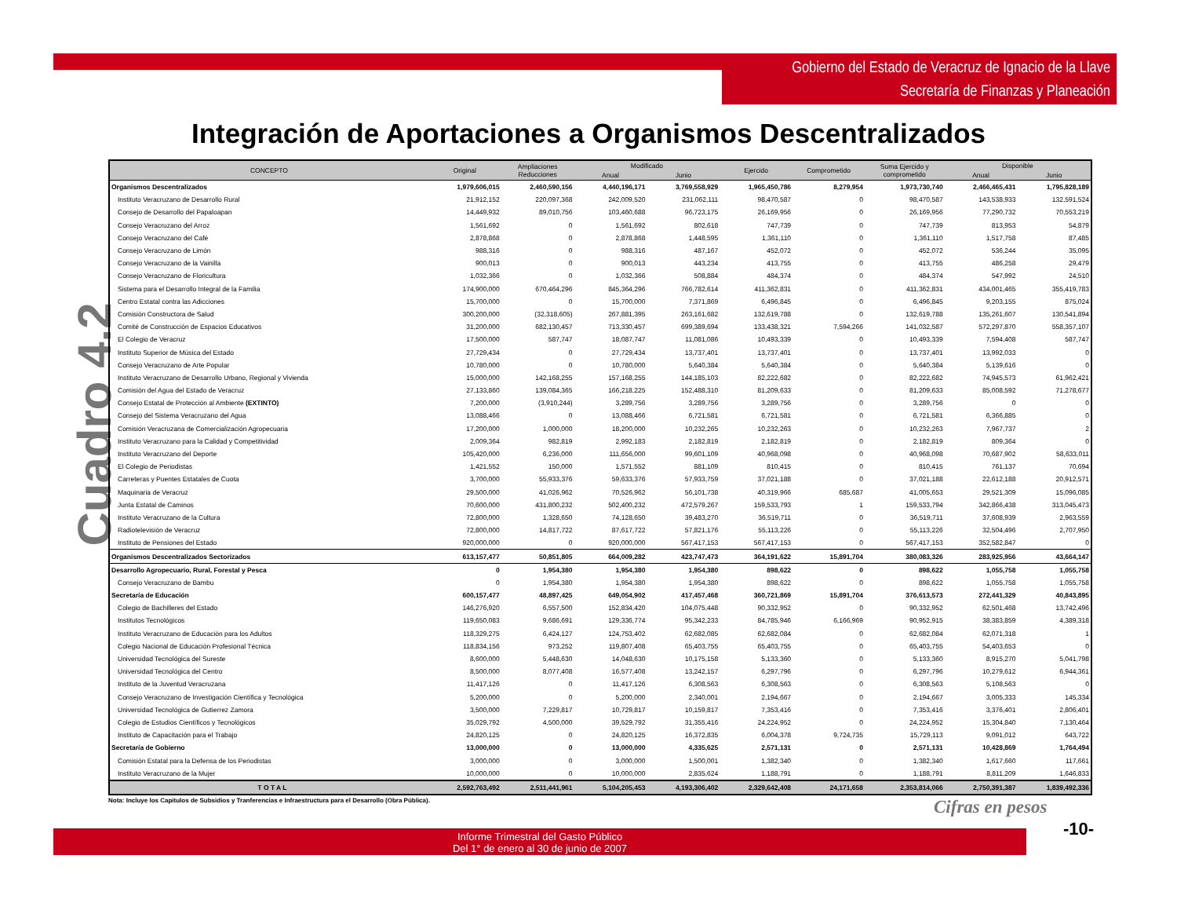Gobierno del Estado de Veracruz de Ignacio de la Llave
Secretaría de Finanzas y Planeación
Integración de Aportaciones a Organismos Descentralizados
Cuadro 4.2
| CONCEPTO | Original | Ampliaciones Reducciones | Modificado | | Ejercido | Comprometido | Suma Ejercido y comprometido | Disponible | |
| --- | --- | --- | --- | --- | --- | --- | --- | --- | --- |
| | | | Anual | Junio | | | | Anual | Junio |
| Organismos Descentralizados | 1,979,606,015 | 2,460,590,156 | 4,440,196,171 | 3,769,558,929 | 1,965,450,786 | 8,279,954 | 1,973,730,740 | 2,466,465,431 | 1,795,828,189 |
| Instituto Veracruzano de Desarrollo Rural | 21,912,152 | 220,097,368 | 242,009,520 | 231,062,111 | 98,470,587 | 0 | 98,470,587 | 143,538,933 | 132,591,524 |
| Consejo de Desarrollo del Papaloapan | 14,449,932 | 89,010,756 | 103,460,688 | 96,723,175 | 26,169,956 | 0 | 26,169,956 | 77,290,732 | 70,553,219 |
| Consejo Veracruzano del Arroz | 1,561,692 | 0 | 1,561,692 | 802,618 | 747,739 | 0 | 747,739 | 813,953 | 54,879 |
| Consejo Veracruzano del Café | 2,878,868 | 0 | 2,878,868 | 1,448,595 | 1,361,110 | 0 | 1,361,110 | 1,517,758 | 87,485 |
| Consejo Veracruzano de Limón | 988,316 | 0 | 988,316 | 487,167 | 452,072 | 0 | 452,072 | 536,244 | 35,095 |
| Consejo Veracruzano de la Vainilla | 900,013 | 0 | 900,013 | 443,234 | 413,755 | 0 | 413,755 | 486,258 | 29,479 |
| Consejo Veracruzano de Floricultura | 1,032,366 | 0 | 1,032,366 | 508,884 | 484,374 | 0 | 484,374 | 547,992 | 24,510 |
| Sistema para el Desarrollo Integral de la Familia | 174,900,000 | 670,464,296 | 845,364,296 | 766,782,614 | 411,362,831 | 0 | 411,362,831 | 434,001,465 | 355,419,783 |
| Centro Estatal contra las Adicciones | 15,700,000 | 0 | 15,700,000 | 7,371,869 | 6,496,845 | 0 | 6,496,845 | 9,203,155 | 875,024 |
| Comisión Constructora de Salud | 300,200,000 | (32,318,605) | 267,881,395 | 263,161,682 | 132,619,788 | 0 | 132,619,788 | 135,261,607 | 130,541,894 |
| Comité de Construcción de Espacios Educativos | 31,200,000 | 682,130,457 | 713,330,457 | 699,389,694 | 133,438,321 | 7,594,266 | 141,032,587 | 572,297,870 | 558,357,107 |
| El Colegio de Veracruz | 17,500,000 | 587,747 | 18,087,747 | 11,081,086 | 10,493,339 | 0 | 10,493,339 | 7,594,408 | 587,747 |
| Instituto Superior de Música del Estado | 27,729,434 | 0 | 27,729,434 | 13,737,401 | 13,737,401 | 0 | 13,737,401 | 13,992,033 | 0 |
| Consejo Veracruzano de Arte Popular | 10,780,000 | 0 | 10,780,000 | 5,640,384 | 5,640,384 | 0 | 5,640,384 | 5,139,616 | 0 |
| Instituto Veracruzano de Desarrollo Urbano, Regional y Vivienda | 15,000,000 | 142,168,255 | 157,168,255 | 144,185,103 | 82,222,682 | 0 | 82,222,682 | 74,945,573 | 61,962,421 |
| Comisión del Agua del Estado de Veracruz | 27,133,860 | 139,084,365 | 166,218,225 | 152,488,310 | 81,209,633 | 0 | 81,209,633 | 85,008,592 | 71,278,677 |
| Consejo Estatal de Protección al Ambiente (EXTINTO) | 7,200,000 | (3,910,244) | 3,289,756 | 3,289,756 | 3,289,756 | 0 | 3,289,756 | 0 | 0 |
| Consejo del Sistema Veracruzano del Agua | 13,088,466 | 0 | 13,088,466 | 6,721,581 | 6,721,581 | 0 | 6,721,581 | 6,366,885 | 0 |
| Comisión Veracruzana de Comercialización Agropecuaria | 17,200,000 | 1,000,000 | 18,200,000 | 10,232,265 | 10,232,263 | 0 | 10,232,263 | 7,967,737 | 2 |
| Instituto Veracruzano para la Calidad y Competitividad | 2,009,364 | 982,819 | 2,992,183 | 2,182,819 | 2,182,819 | 0 | 2,182,819 | 809,364 | 0 |
| Instituto Veracruzano del Deporte | 105,420,000 | 6,236,000 | 111,656,000 | 99,601,109 | 40,968,098 | 0 | 40,968,098 | 70,687,902 | 58,633,011 |
| El Colegio de Periodistas | 1,421,552 | 150,000 | 1,571,552 | 881,109 | 810,415 | 0 | 810,415 | 761,137 | 70,694 |
| Carreteras y Puentes Estatales de Cuota | 3,700,000 | 55,933,376 | 59,633,376 | 57,933,759 | 37,021,188 | 0 | 37,021,188 | 22,612,188 | 20,912,571 |
| Maquinaria de Veracruz | 29,500,000 | 41,026,962 | 70,526,962 | 56,101,738 | 40,319,966 | 685,687 | 41,005,653 | 29,521,309 | 15,096,085 |
| Junta Estatal de Caminos | 70,600,000 | 431,800,232 | 502,400,232 | 472,579,267 | 159,533,793 | 1 | 159,533,794 | 342,866,438 | 313,045,473 |
| Instituto Veracruzano de la Cultura | 72,800,000 | 1,328,650 | 74,128,650 | 39,483,270 | 36,519,711 | 0 | 36,519,711 | 37,608,939 | 2,963,559 |
| Radiotelevisión de Veracruz | 72,800,000 | 14,817,722 | 87,617,722 | 57,821,176 | 55,113,226 | 0 | 55,113,226 | 32,504,496 | 2,707,950 |
| Instituto de Pensiones del Estado | 920,000,000 | 0 | 920,000,000 | 567,417,153 | 567,417,153 | 0 | 567,417,153 | 352,582,847 | 0 |
| Organismos Descentralizados Sectorizados | 613,157,477 | 50,851,805 | 664,009,282 | 423,747,473 | 364,191,622 | 15,891,704 | 380,083,326 | 283,925,956 | 43,664,147 |
| Desarrollo Agropecuario, Rural, Forestal y Pesca | 0 | 1,954,380 | 1,954,380 | 1,954,380 | 898,622 | 0 | 898,622 | 1,055,758 | 1,055,758 |
| Consejo Veracruzano de Bambu | 0 | 1,954,380 | 1,954,380 | 1,954,380 | 898,622 | 0 | 898,622 | 1,055,758 | 1,055,758 |
| Secretaría de Educación | 600,157,477 | 48,897,425 | 649,054,902 | 417,457,468 | 360,721,869 | 15,891,704 | 376,613,573 | 272,441,329 | 40,843,895 |
| Colegio de Bachilleres del Estado | 146,276,920 | 6,557,500 | 152,834,420 | 104,075,448 | 90,332,952 | 0 | 90,332,952 | 62,501,468 | 13,742,496 |
| Institutos Tecnológicos | 119,650,083 | 9,686,691 | 129,336,774 | 95,342,233 | 84,785,946 | 6,166,969 | 90,952,915 | 38,383,859 | 4,389,318 |
| Instituto Veracruzano de Educación para los Adultos | 118,329,275 | 6,424,127 | 124,753,402 | 62,682,085 | 62,682,084 | 0 | 62,682,084 | 62,071,318 | 1 |
| Colegio Nacional de Educación Profesional Técnica | 118,834,156 | 973,252 | 119,807,408 | 65,403,755 | 65,403,755 | 0 | 65,403,755 | 54,403,653 | 0 |
| Universidad Tecnológica del Sureste | 8,600,000 | 5,448,630 | 14,048,630 | 10,175,158 | 5,133,360 | 0 | 5,133,360 | 8,915,270 | 5,041,798 |
| Universidad Tecnológica del Centro | 8,500,000 | 8,077,408 | 16,577,408 | 13,242,157 | 6,297,796 | 0 | 6,297,796 | 10,279,612 | 6,944,361 |
| Instituto de la Juventud Veracruzana | 11,417,126 | 0 | 11,417,126 | 6,308,563 | 6,308,563 | 0 | 6,308,563 | 5,108,563 | 0 |
| Consejo Veracruzano de Investigación Científica y Tecnológica | 5,200,000 | 0 | 5,200,000 | 2,340,001 | 2,194,667 | 0 | 2,194,667 | 3,005,333 | 145,334 |
| Universidad Tecnológica de Gutierrez Zamora | 3,500,000 | 7,229,817 | 10,729,817 | 10,159,817 | 7,353,416 | 0 | 7,353,416 | 3,376,401 | 2,806,401 |
| Colegio de Estudios Científicos y Tecnológicos | 35,029,792 | 4,500,000 | 39,529,792 | 31,355,416 | 24,224,952 | 0 | 24,224,952 | 15,304,840 | 7,130,464 |
| Instituto de Capacitación para el Trabajo | 24,820,125 | 0 | 24,820,125 | 16,372,835 | 6,004,378 | 9,724,735 | 15,729,113 | 9,091,012 | 643,722 |
| Secretaría de Gobierno | 13,000,000 | 0 | 13,000,000 | 4,335,625 | 2,571,131 | 0 | 2,571,131 | 10,428,869 | 1,764,494 |
| Comisión Estatal para la Defensa de los Periodistas | 3,000,000 | 0 | 3,000,000 | 1,500,001 | 1,382,340 | 0 | 1,382,340 | 1,617,660 | 117,661 |
| Instituto Veracruzano de la Mujer | 10,000,000 | 0 | 10,000,000 | 2,835,624 | 1,188,791 | 0 | 1,188,791 | 8,811,209 | 1,646,833 |
| T O T A L | 2,592,763,492 | 2,511,441,961 | 5,104,205,453 | 4,193,306,402 | 2,329,642,408 | 24,171,658 | 2,353,814,066 | 2,750,391,387 | 1,839,492,336 |
Nota: Incluye los Capitulos de Subsidios y Tranferencias e Infraestructura para el Desarrollo (Obra Pública).
Cifras en pesos
-10-
Informe Trimestral del Gasto Público
Del 1° de enero al 30 de junio de 2007